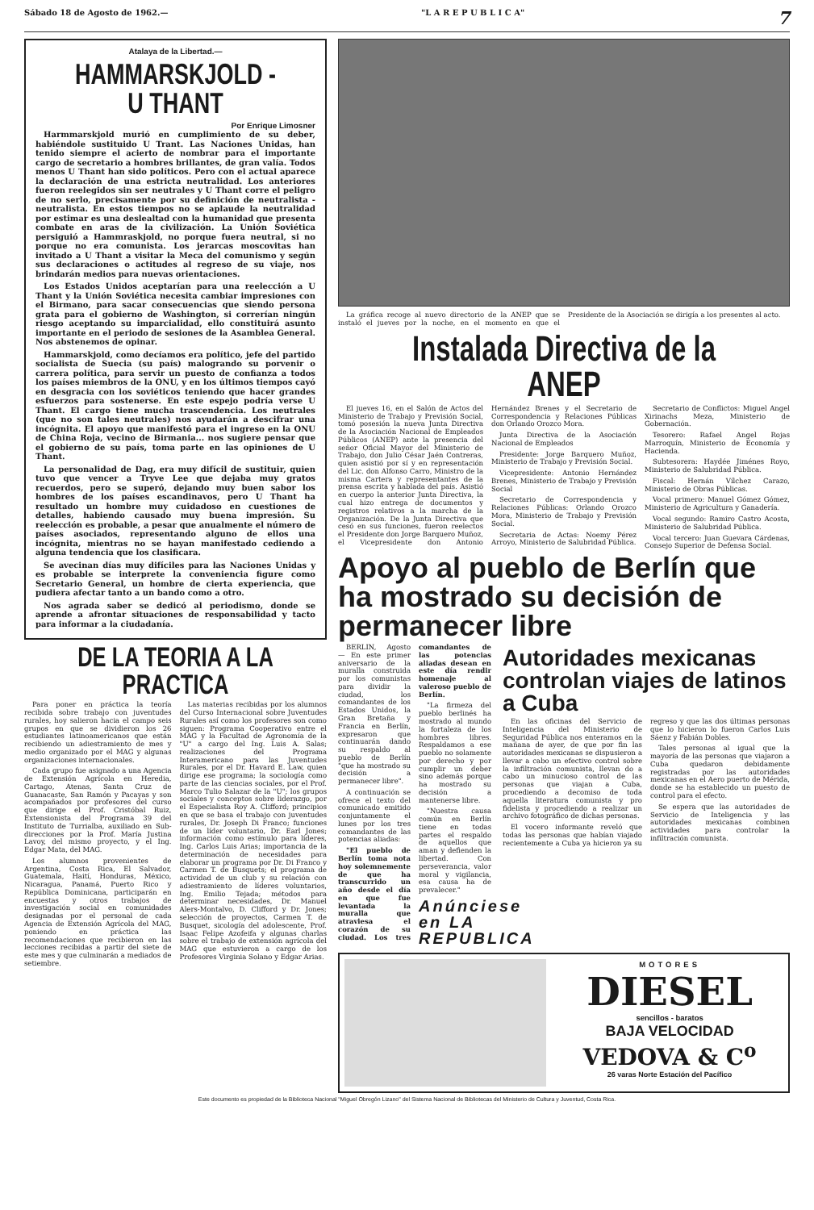Sábado 18 de Agosto de 1962.— "L A R E P U B L I C A" 7
Atalaya de la Libertad.—
HAMMARSKJOLD - U THANT
Por Enrique Limosner
Harmmarskjold murió en cumplimiento de su deber, habiéndole sustituido U Trant. Las Naciones Unidas, han tenido siempre el acierto de nombrar para el importante cargo de secretario a hombres brillantes, de gran valía. Todos menos U Thant han sido políticos. Pero con el actual aparece la declaración de una estricta neutralidad. Los anteriores fueron reelegidos sin ser neutrales y U Thant corre el peligro de no serlo, precisamente por su definición de neutralista - neutralista. En estos tiempos no se aplaude la neutralidad por estimar es una deslealtad con la humanidad que presenta combate en aras de la civilización. La Unión Soviética persiguió a Hammraskjold, no porque fuera neutral, si no porque no era comunista. Los jerarcas moscovitas han invitado a U Thant a visitar la Meca del comunismo y según sus declaraciones o actitudes al regreso de su viaje, nos brindarán medios para nuevas orientaciones.
Los Estados Unidos aceptarían para una reelección a U Thant y la Unión Soviética necesita cambiar impresiones con el Birmano, para sacar consecuencias que siendo persona grata para el gobierno de Washington, si correrían ningún riesgo aceptando su imparcialidad, ello constituirá asunto importante en el periodo de sesiones de la Asamblea General. Nos abstenemos de opinar.
Hammarskjold, como decíamos era político, jefe del partido socialista de Suecia (su país) malogrando su porvenir o carrera política, para servir un puesto de confianza a todos los países miembros de la ONU, y en los últimos tiempos cayó en desgracia con los soviéticos teniendo que hacer grandes esfuerzos para sostenerse. En este espejo podría verse U Thant. El cargo tiene mucha trascendencia. Los neutrales (que no son tales neutrales) nos ayudarán a descifrar una incógnita. El apoyo que manifestó para el ingreso en la ONU de China Roja, vecino de Birmania... nos sugiere pensar que el gobierno de su país, toma parte en las opiniones de U Thant.
La personalidad de Dag, era muy difícil de sustituir, quien tuvo que vencer a Tryve Lee que dejaba muy gratos recuerdos, pero se superó, dejando muy buen sabor los hombres de los países escandinavos, pero U Thant ha resultado un hombre muy cuidadoso en cuestiones de detalles, habiendo causado muy buena impresión. Su reelección es probable, a pesar que anualmente el número de países asociados, representando alguno de ellos una incógnita, mientras no se hayan manifestado cediendo a alguna tendencia que los clasificara.
Se avecinan días muy difíciles para las Naciones Unidas y es probable se interprete la conveniencia figure como Secretario General, un hombre de cierta experiencia, que pudiera afectar tanto a un bando como a otro.
Nos agrada saber se dedicó al periodismo, donde se aprende a afrontar situaciones de responsabilidad y tacto para informar a la ciudadanía.
DE LA TEORIA A LA PRACTICA
Para poner en práctica la teoría recibida sobre trabajo con juventudes rurales, hoy salieron hacia el campo seis grupos en que se dividieron los 26 estudiantes latinoamericanos que están recibiendo un adiestramiento de mes y medio organizado por el MAG y algunas organizaciones internacionales.
Cada grupo fue asignado a una Agencia de Extensión Agrícola en Heredia, Cartago, Atenas, Santa Cruz de Guanacaste, San Ramón y Pacayas y son acompañados por profesores del curso que dirige el Prof. Cristóbal Ruiz, Extensionista del Programa 39 del Instituto de Turrialba, auxiliado en Sub-direcciones por la Prof. María Justina Lavoy, del mismo proyecto, y el Ing. Edgar Mata, del MAG.
Los alumnos provenientes de Argentina, Costa Rica, El Salvador, Guatemala, Haití, Honduras, México, Nicaragua, Panamá, Puerto Rico y República Dominicana, participarán en encuestas y otros trabajos de investigación social en comunidades designadas por el personal de cada Agencia de Extensión Agrícola del MAG, poniendo en práctica las recomendaciones que recibieron en las lecciones recibidas a partir del siete de este mes y que culminarán a mediados de setiembre.
Las materias recibidas por los alumnos del Curso Internacional sobre Juventudes Rurales así como los profesores son como siguen: Programa Cooperativo entre el MAG y la Facultad de Agronomía de la "U" a cargo del Ing. Luis A. Salas; realizaciones del Programa Interamericano para las Juventudes Rurales, por el Dr. Havard E. Law, quien dirige ese programa; la sociología como parte de las ciencias sociales, por el Prof. Marco Tulio Salazar de la "U"; los grupos sociales y conceptos sobre liderazgo, por el Especialista Roy A. Clifford; principios en que se basa el trabajo con juventudes rurales, Dr. Joseph Di Franco; funciones de un líder voluntario, Dr. Earl Jones; información como estímulo para líderes, Ing. Carlos Luis Arias; importancia de la determinación de necesidades para elaborar un programa por Dr. Di Franco y Carmen T. de Busquets; el programa de actividad de un club y su relación con adiestramiento de líderes voluntarios, Ing. Emilio Tejada; métodos para determinar necesidades, Dr. Manuel Alers-Montalvo, D. Clifford y Dr. Jones; selección de proyectos, Carmen T. de Busquet, sicología del adolescente, Prof. Isaac Felipe Azofeifa y algunas charlas sobre el trabajo de extensión agrícola del MAG que estuvieron a cargo de los Profesores Virginia Solano y Edgar Arias.
La gráfica recoge al nuevo directorio de la ANEP que se instaló el jueves por la noche, en el momento en que el Presidente de la Asociación se dirigía a los presentes al acto.
Instalada Directiva de la ANEP
El jueves 16, en el Salón de Actos del Ministerio de Trabajo y Previsión Social, tomó posesión la nueva Junta Directiva de la Asociación Nacional de Empleados Públicos (ANEP) ante la presencia del señor Oficial Mayor del Ministerio de Trabajo, don Julio César Jaén Contreras, quien asistió por sí y en representación del Lic. don Alfonso Carro, Ministro de la misma Cartera y representantes de la prensa escrita y hablada del país. Asistió en cuerpo la anterior Junta Directiva, la cual hizo entrega de documentos y registros relativos a la marcha de la Organización. De la Junta Directiva que cesó en sus funciones, fueron reelectos el Presidente don Jorge Barquero Muñoz, el Vicepresidente don Antonio Hernández Brenes y el Secretario de Correspondencia y Relaciones Públicas don Orlando Orozco Mora.
Junta Directiva de la Asociación Nacional de Empleados
Presidente: Jorge Barquero Muñoz, Ministerio de Trabajo y Previsión Social.
Vicepresidente: Antonio Hernández Brenes, Ministerio de Trabajo y Previsión Social
Secretario de Correspondencia y Relaciones Públicas: Orlando Orozco Mora, Ministerio de Trabajo y Previsión Social.
Secretaria de Actas: Noemy Pérez Arroyo, Ministerio de Salubridad Pública.
Secretario de Conflictos: Miguel Angel Xirinachs Meza, Ministerio de Gobernación.
Tesorero: Rafael Angel Rojas Marroquín, Ministerio de Economía y Hacienda.
Subtesorera: Haydée Jiménes Royo, Ministerio de Salubridad Pública.
Fiscal: Hernán Vílchez Carazo, Ministerio de Obras Públicas.
Vocal primero: Manuel Gómez Gómez, Ministerio de Agricultura y Ganadería.
Vocal segundo: Ramiro Castro Acosta, Ministerio de Salubridad Pública.
Vocal tercero: Juan Guevara Cárdenas, Consejo Superior de Defensa Social.
Apoyo al pueblo de Berlín que ha mostrado su decisión de permanecer libre
BERLIN, Agosto — En este primer aniversario de la muralla construida por los comunistas para dividir la ciudad, los comandantes de los Estados Unidos, la Gran Bretaña y Francia en Berlín, expresaron que continuarán dando su respaldo al pueblo de Berlín "que ha mostrado su decisión a permanecer libre".
A continuación se ofrece el texto del comunicado emitido conjuntamente el lunes por los tres comandantes de las potencias aliadas:
"El pueblo de Berlín toma nota hoy solemnemente de que ha transcurrido un año desde el día en que fue levantada la muralla que atraviesa el corazón de su ciudad. Los tres comandantes de las potencias aliadas desean en este día rendir homenaje al valeroso pueblo de Berlín.
"La firmeza del pueblo berlinés ha mostrado al mundo la fortaleza de los hombres libres. Respaldamos a ese pueblo no solamente por derecho y por cumplir un deber sino además porque ha mostrado su decisión a mantenerse libre.
"Nuestra causa común en Berlín tiene en todas partes el respaldo de aquellos que aman y defienden la libertad. Con perseverancia, valor moral y vigilancia, esa causa ha de prevalecer."
Anúnciese en LA REPUBLICA
Autoridades mexicanas controlan viajes de latinos a Cuba
En las oficinas del Servicio de Inteligencia del Ministerio de Seguridad Pública nos enteramos en la mañana de ayer, de que por fin las autoridades mexicanas se dispusieron a llevar a cabo un efectivo control sobre la infiltración comunista, llevan do a cabo un minucioso control de las personas que viajan a Cuba, procediendo a decomiso de toda aquella literatura comunista y pro fidelista y procediendo a realizar un archivo fotográfico de dichas personas.
El vocero informante reveló que todas las personas que habían viajado recientemente a Cuba ya hicieron ya su regreso y que las dos últimas personas que lo hicieron lo fueron Carlos Luis Sáenz y Fabián Dobles.
Tales personas al igual que la mayoría de las personas que viajaron a Cuba quedaron debidamente registradas por las autoridades mexicanas en el Aero puerto de Mérida, donde se ha establecido un puesto de control para el efecto.
Se espera que las autoridades de Servicio de Inteligencia y las autoridades mexicanas combinen actividades para controlar la infiltración comunista.
MOTORES
DIESEL
sencillos - baratos
BAJA VELOCIDAD
VEDOVA & C<sup>o</sup>
26 varas Norte Estación del Pacífico
Este documento es propiedad de la Biblioteca Nacional "Miguel Obregón Lizano" del Sistema Nacional de Bibliotecas del Ministerio de Cultura y Juventud, Costa Rica.